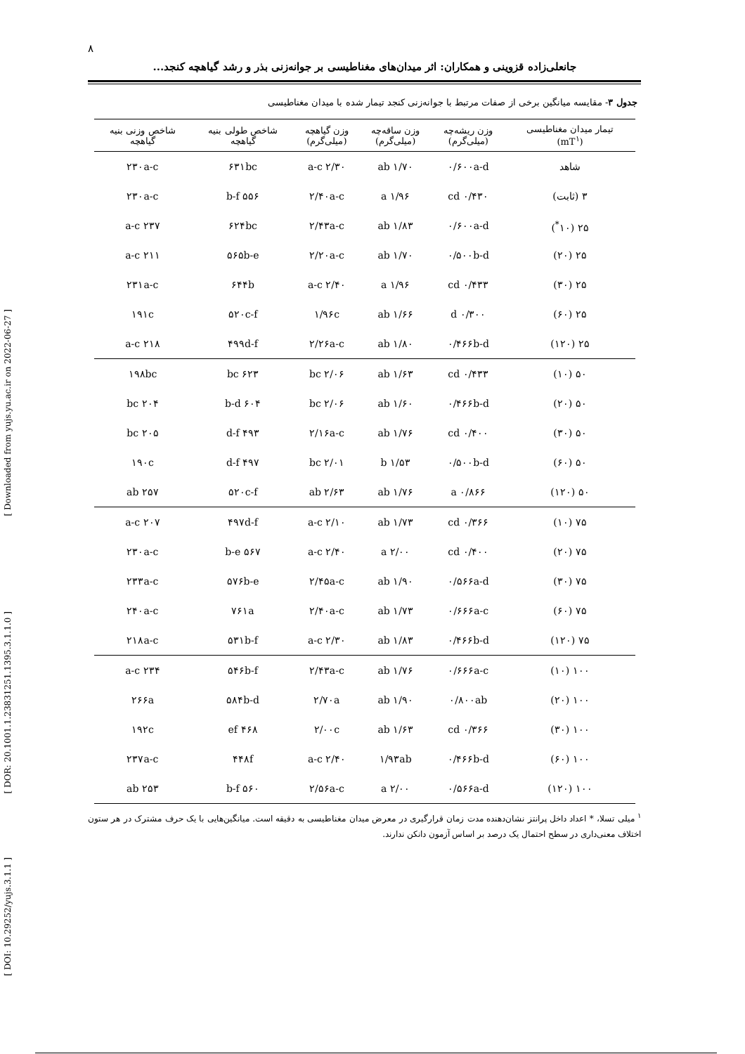[ Downloaded from yujs.yu.ac.ir on 2022-06-27 ]
[ DOR: 20.1001.1.23831251.1395.3.1.1.0 ]
[ DOI: 10.29252/yujs.3.1.1 ]
۸
جانعلی‌زاده قزوینی و همکاران: اثر میدان‌های مغناطیسی بر جوانه‌زنی بذر و رشد گیاهچه کنجد...
جدول ۳- مقایسه میانگین برخی از صفات مرتبط با جوانه‌زنی کنجد تیمار شده با میدان مغناطیسی
| تیمار میدان مغناطیسی (mT<sup>۱</sup>) | وزن ریشه‌چه (میلی‌گرم) | وزن ساقه‌چه (میلی‌گرم) | وزن گیاهچه (میلی‌گرم) | شاخص طولی بنیه گیاهچه | شاخص وزنی بنیه گیاهچه |
| --- | --- | --- | --- | --- | --- |
| شاهد | ۰/۶۰۰a-d | ۱/۷۰ ab | ۲/۳۰ a-c | ۶۳۱bc | ۲۳۰a-c |
| ۳ (ثابت) | ۰/۴۳۰ cd | ۱/۹۶ a | ۲/۴۰a-c | ۵۵۶ b-f | ۲۳۰a-c |
| ۲۵ (۱۰<sup>*</sup>) | ۰/۶۰۰a-d | ۱/۸۳ ab | ۲/۴۳a-c | ۶۲۴bc | ۲۳۷ a-c |
| ۲۵ (۲۰) | ۰/۵۰۰b-d | ۱/۷۰ ab | ۲/۲۰a-c | ۵۶۵b-e | ۲۱۱ a-c |
| ۲۵ (۳۰) | ۰/۴۳۳ cd | ۱/۹۶ a | ۲/۴۰ a-c | ۶۴۴b | ۲۳۱a-c |
| ۲۵ (۶۰) | ۰/۳۰۰ d | ۱/۶۶ ab | ۱/۹۶c | ۵۲۰c-f | ۱۹۱c |
| ۲۵ (۱۲۰) | ۰/۴۶۶b-d | ۱/۸۰ ab | ۲/۲۶a-c | ۴۹۹d-f | ۲۱۸ a-c |
| ۵۰ (۱۰) | ۰/۴۳۳ cd | ۱/۶۳ ab | ۲/۰۶ bc | ۶۲۳ bc | ۱۹۸bc |
| ۵۰ (۲۰) | ۰/۴۶۶b-d | ۱/۶۰ ab | ۲/۰۶ bc | ۶۰۴ b-d | ۲۰۴ bc |
| ۵۰ (۳۰) | ۰/۴۰۰ cd | ۱/۷۶ ab | ۲/۱۶a-c | ۴۹۳ d-f | ۲۰۵ bc |
| ۵۰ (۶۰) | ۰/۵۰۰b-d | ۱/۵۳ b | ۲/۰۱ bc | ۴۹۷ d-f | ۱۹۰c |
| ۵۰ (۱۲۰) | ۰/۸۶۶ a | ۱/۷۶ ab | ۲/۶۳ ab | ۵۲۰c-f | ۲۵۷ ab |
| ۷۵ (۱۰) | ۰/۳۶۶ cd | ۱/۷۳ ab | ۲/۱۰ a-c | ۴۹۷d-f | ۲۰۷ a-c |
| ۷۵ (۲۰) | ۰/۴۰۰ cd | ۲/۰۰ a | ۲/۴۰ a-c | ۵۶۷ b-e | ۲۳۰a-c |
| ۷۵ (۳۰) | ۰/۵۶۶a-d | ۱/۹۰ ab | ۲/۴۵a-c | ۵۷۶b-e | ۲۳۳a-c |
| ۷۵ (۶۰) | ۰/۶۶۶a-c | ۱/۷۳ ab | ۲/۴۰a-c | ۷۶۱a | ۲۴۰a-c |
| ۷۵ (۱۲۰) | ۰/۴۶۶b-d | ۱/۸۳ ab | ۲/۳۰ a-c | ۵۳۱b-f | ۲۱۸a-c |
| ۱۰۰ (۱۰) | ۰/۶۶۶a-c | ۱/۷۶ ab | ۲/۴۳a-c | ۵۴۶b-f | ۲۳۴ a-c |
| ۱۰۰ (۲۰) | ۰/۸۰۰ab | ۱/۹۰ ab | ۲/۷۰a | ۵۸۴b-d | ۲۶۶a |
| ۱۰۰ (۳۰) | ۰/۳۶۶ cd | ۱/۶۳ ab | ۲/۰۰c | ۴۶۸ ef | ۱۹۲c |
| ۱۰۰ (۶۰) | ۰/۴۶۶b-d | ۱/۹۳ab | ۲/۴۰ a-c | ۴۴۸f | ۲۳۷a-c |
| ۱۰۰ (۱۲۰) | ۰/۵۶۶a-d | ۲/۰۰ a | ۲/۵۶a-c | ۵۶۰ b-f | ۲۵۳ ab |
<sup>۱</sup> میلی تسلا، * اعداد داخل پرانتز نشان‌دهنده مدت زمان قرارگیری در معرض میدان مغناطیسی به دقیقه است. میانگین‌هایی با یک حرف مشترک در هر ستون اختلاف معنی‌داری در سطح احتمال یک درصد بر اساس آزمون دانکن ندارند.